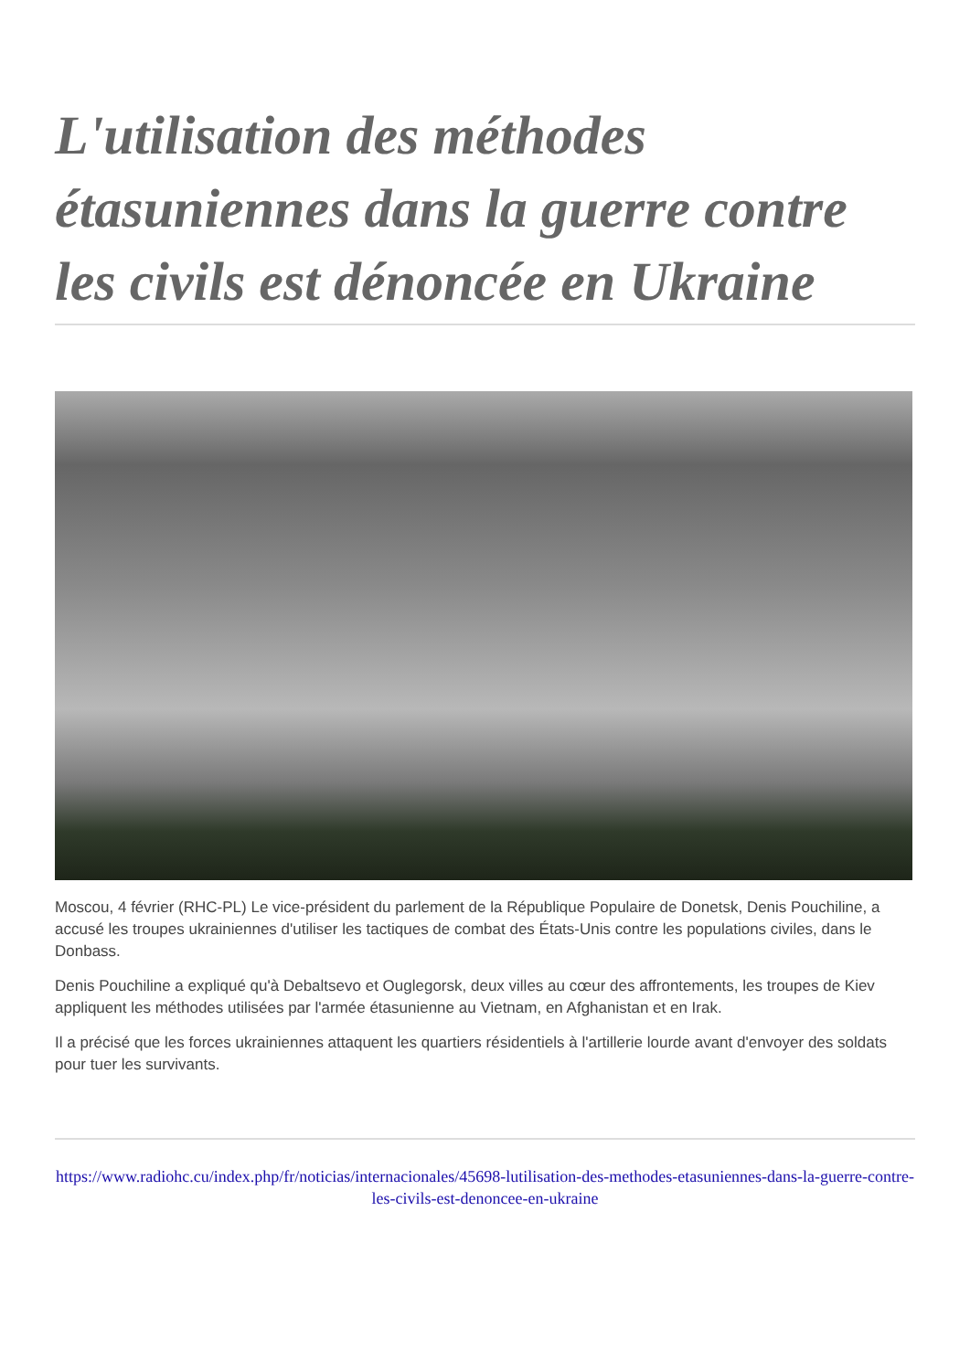L'utilisation des méthodes étasuniennes dans la guerre contre les civils est dénoncée en Ukraine
Moscou, 4 février (RHC-PL) Le vice-président du parlement de la République Populaire de Donetsk, Denis Pouchiline, a accusé les troupes ukrainiennes d'utiliser les tactiques de combat des États-Unis contre les populations civiles, dans le Donbass.
Denis Pouchiline a expliqué qu'à Debaltsevo et Ouglegorsk, deux villes au cœur des affrontements, les troupes de Kiev appliquent les méthodes utilisées par l'armée étasunienne au Vietnam, en Afghanistan et en Irak.
Il a précisé que les forces ukrainiennes attaquent les quartiers résidentiels à l'artillerie lourde avant d'envoyer des soldats pour tuer les survivants.
https://www.radiohc.cu/index.php/fr/noticias/internacionales/45698-lutilisation-des-methodes-etasuniennes-dans-la-guerre-contre-les-civils-est-denoncee-en-ukraine